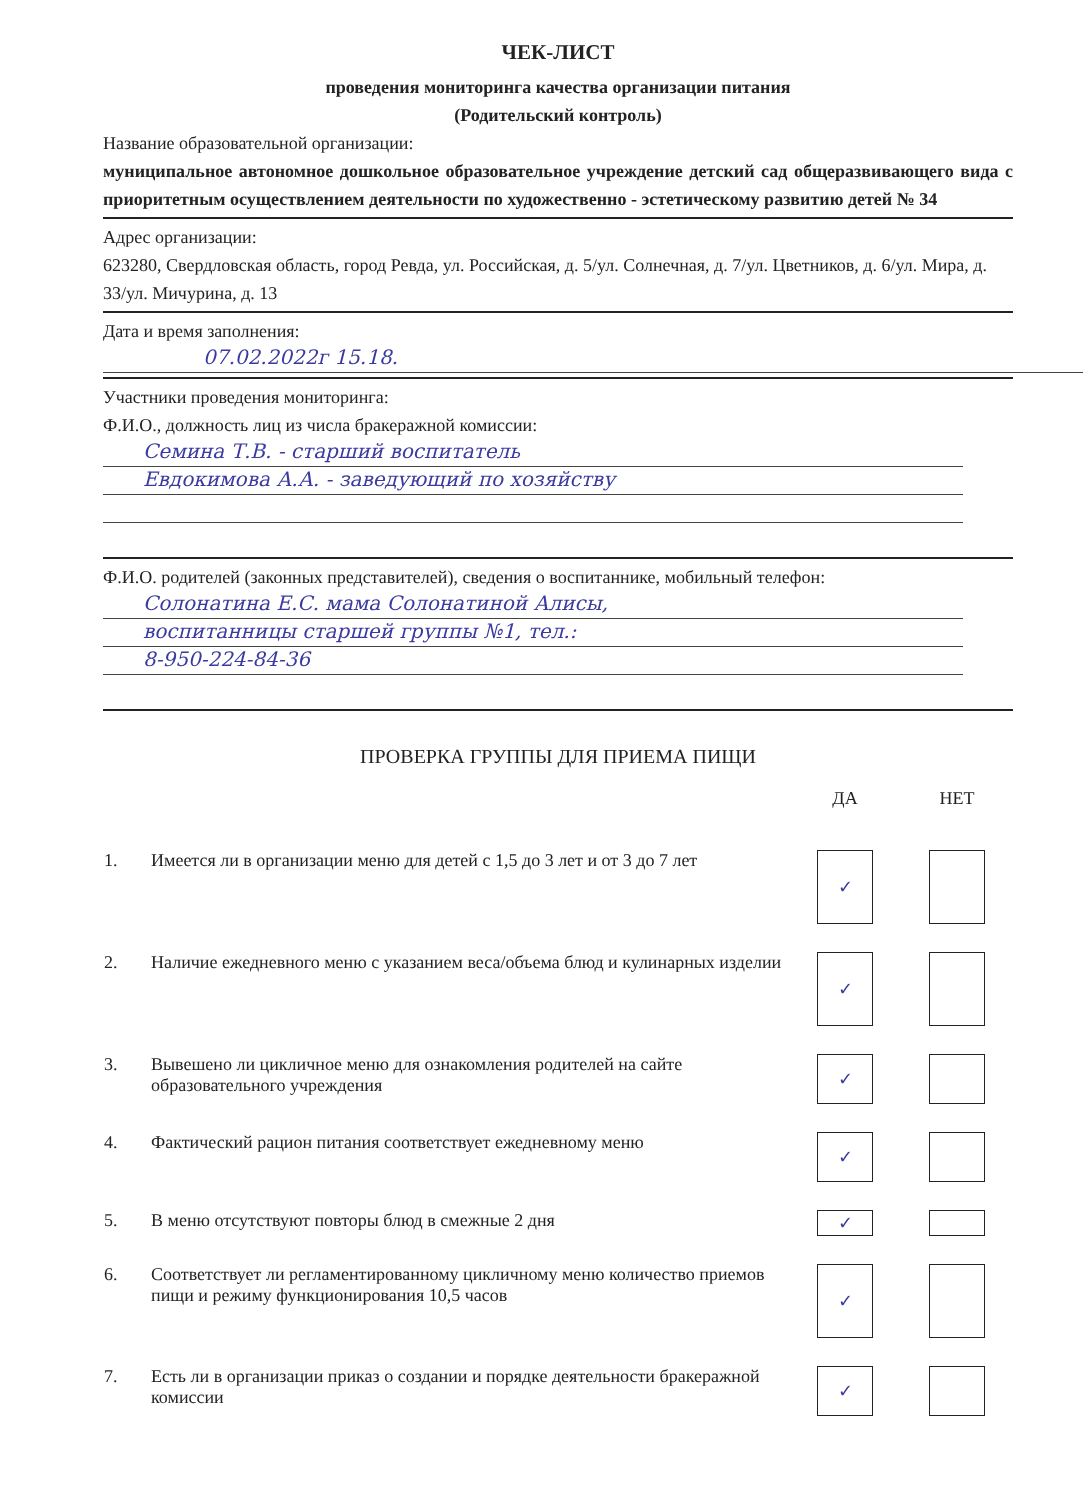ЧЕК-ЛИСТ
проведения мониторинга качества организации питания
(Родительский контроль)
Название образовательной организации:
муниципальное автономное дошкольное образовательное учреждение детский сад общеразвивающего вида с приоритетным осуществлением деятельности по художественно - эстетическому развитию детей № 34
Адрес организации:
623280, Свердловская область, город Ревда, ул. Российская, д. 5/ул. Солнечная, д. 7/ул. Цветников, д. 6/ул. Мира, д. 33/ул. Мичурина, д. 13
Дата и время заполнения:
07.02.2022г 15.18.
Участники проведения мониторинга:
Ф.И.О., должность лиц из числа бракеражной комиссии:
Семина Т.В. - старший воспитатель
Евдокимова А.А. - заведующий по хозяйству
Ф.И.О. родителей (законных представителей), сведения о воспитаннике, мобильный телефон:
Солонатина Е.С. мама Солонатиной Алисы,
воспитанницы старшей группы №1, тел.:
8-950-224-84-36
ПРОВЕРКА ГРУППЫ ДЛЯ ПРИЕМА ПИЩИ
| | | ДА | НЕТ |
| --- | --- | --- | --- |
| 1. | Имеется ли в организации меню для детей с 1,5 до 3 лет и от 3 до 7 лет | ✓ | |
| 2. | Наличие ежедневного меню с указанием веса/объема блюд и кулинарных изделии | ✓ | |
| 3. | Вывешено ли цикличное меню для ознакомления родителей на сайте образовательного учреждения | ✓ | |
| 4. | Фактический рацион питания соответствует ежедневному меню | ✓ | |
| 5. | В меню отсутствуют повторы блюд в смежные 2 дня | ✓ | |
| 6. | Соответствует ли регламентированному цикличному меню количество приемов пищи и режиму функционирования 10,5 часов | ✓ | |
| 7. | Есть ли в организации приказ о создании и порядке деятельности бракеражной комиссии | ✓ | |